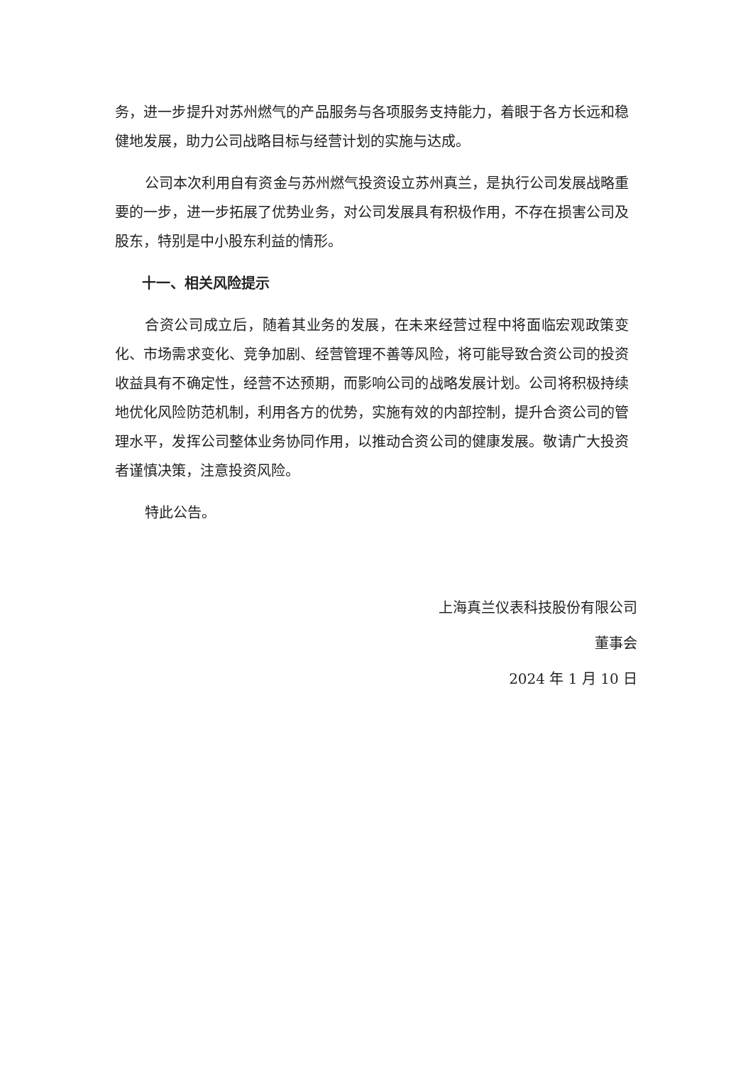务，进一步提升对苏州燃气的产品服务与各项服务支持能力，着眼于各方长远和稳健地发展，助力公司战略目标与经营计划的实施与达成。
公司本次利用自有资金与苏州燃气投资设立苏州真兰，是执行公司发展战略重要的一步，进一步拓展了优势业务，对公司发展具有积极作用，不存在损害公司及股东，特别是中小股东利益的情形。
十一、相关风险提示
合资公司成立后，随着其业务的发展，在未来经营过程中将面临宏观政策变化、市场需求变化、竞争加剧、经营管理不善等风险，将可能导致合资公司的投资收益具有不确定性，经营不达预期，而影响公司的战略发展计划。公司将积极持续地优化风险防范机制，利用各方的优势，实施有效的内部控制，提升合资公司的管理水平，发挥公司整体业务协同作用，以推动合资公司的健康发展。敬请广大投资者谨慎决策，注意投资风险。
特此公告。
上海真兰仪表科技股份有限公司
董事会
2024 年 1 月 10 日